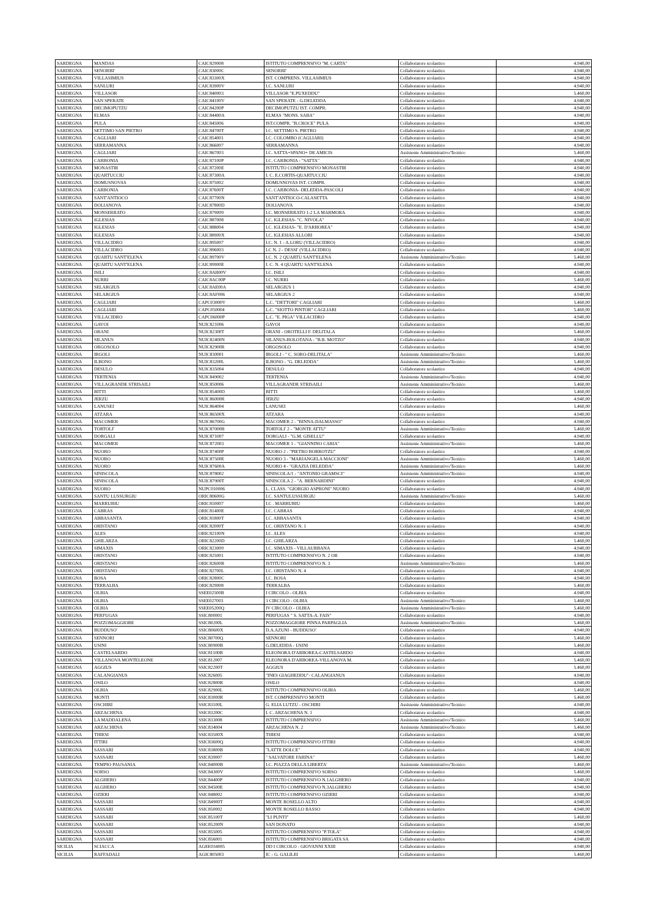| SARDEGNA | MANDAS | CAIC829008 | ISTITUTO COMPRENSIVO "M. CARTA" | Collaboratore scolastico | 4.940,00 |
| SARDEGNA | SENORBI' | CAIC83000C | SENORBI' | Collaboratore scolastico | 4.940,00 |
| SARDEGNA | VILLASIMIUS | CAIC83300X | IST. COMPRENS. VILLASIMIUS | Collaboratore scolastico | 4.940,00 |
| SARDEGNA | SANLURI | CAIC83900V | I.C. SANLURI | Collaboratore scolastico | 4.940,00 |
| SARDEGNA | VILLASOR | CAIC840003 | VILLASOR "E.PUXEDDU" | Collaboratore scolastico | 5.460,00 |
| SARDEGNA | SAN SPERATE | CAIC84100V | SAN SPERATE - G.DELEDDA | Collaboratore scolastico | 4.940,00 |
| SARDEGNA | DECIMOPUTZU | CAIC84200P | DECIMOPUTZU IST. COMPR. | Collaboratore scolastico | 4.940,00 |
| SARDEGNA | ELMAS | CAIC84400A | ELMAS "MONS. SABA" | Collaboratore scolastico | 4.940,00 |
| SARDEGNA | PULA | CAIC845006 | IST.COMPR. "B.CROCE" PULA | Collaboratore scolastico | 4.940,00 |
| SARDEGNA | SETTIMO SAN PIETRO | CAIC84700T | I.C. SETTIMO S. PIETRO | Collaboratore scolastico | 4.940,00 |
| SARDEGNA | CAGLIARI | CAIC854001 | I.C. COLOMBO (CAGLIARI) | Collaboratore scolastico | 4.940,00 |
| SARDEGNA | SERRAMANNA | CAIC866007 | SERRAMANNA | Collaboratore scolastico | 4.940,00 |
| SARDEGNA | CAGLIARI | CAIC867003 | I.C. SATTA+SPANO+ DE AMICIS | Assistente Amministrativo/Tecnico | 5.460,00 |
| SARDEGNA | CARBONIA | CAIC87100P | I.C. CARBONIA - "SATTA" | Collaboratore scolastico | 4.940,00 |
| SARDEGNA | MONASTIR | CAIC87200E | ISTITUTO COMPRENSIVO MONASTIR | Collaboratore scolastico | 4.940,00 |
| SARDEGNA | QUARTUCCIU | CAIC87300A | I. C. E.CORTIS-QUARTUCCIU | Collaboratore scolastico | 4.940,00 |
| SARDEGNA | DOMUSNOVAS | CAIC875002 | DOMUSNOVAS IST. COMPR. | Collaboratore scolastico | 4.940,00 |
| SARDEGNA | CARBONIA | CAIC87600T | I.C. CARBONIA- DELEDDA-PASCOLI | Collaboratore scolastico | 4.940,00 |
| SARDEGNA | SANT'ANTIOCO | CAIC87700N | SANT'ANTIOCO-CALASETTA | Collaboratore scolastico | 4.940,00 |
| SARDEGNA | DOLIANOVA | CAIC87800D | DOLIANOVA | Collaboratore scolastico | 4.940,00 |
| SARDEGNA | MONSERRATO | CAIC879009 | I.C. MONSERRATO 1-2 LA MARMORA | Collaboratore scolastico | 4.940,00 |
| SARDEGNA | IGLESIAS | CAIC887008 | I.C. IGLESIAS- "C. NIVOLA" | Collaboratore scolastico | 4.940,00 |
| SARDEGNA | IGLESIAS | CAIC888004 | I.C. IGLESIAS- "E. D'ARBOREA" | Collaboratore scolastico | 4.940,00 |
| SARDEGNA | IGLESIAS | CAIC88900X | I.C. IGLESIAS ALLORI | Collaboratore scolastico | 4.940,00 |
| SARDEGNA | VILLACIDRO | CAIC895007 | I.C. N. 1 - A.LORU (VILLACIDRO) | Collaboratore scolastico | 4.940,00 |
| SARDEGNA | VILLACIDRO | CAIC896003 | I.C N. 2 - DESSI' (VILLACIDRO) | Collaboratore scolastico | 4.940,00 |
| SARDEGNA | QUARTU SANT'ELENA | CAIC89700V | I.C. N. 2 QUARTU SANT'ELENA | Assistente Amministrativo/Tecnico | 5.460,00 |
| SARDEGNA | QUARTU SANT'ELENA | CAIC89900E | I. C. N. 4 QUARTU SANT'ELENA | Collaboratore scolastico | 4.940,00 |
| SARDEGNA | ISILI | CAIC8AB00V | I.C. ISILI | Collaboratore scolastico | 4.940,00 |
| SARDEGNA | NURRI | CAIC8AC00P | I.C. NURRI | Collaboratore scolastico | 5.460,00 |
| SARDEGNA | SELARGIUS | CAIC8AE00A | SELARGIUS 1 | Collaboratore scolastico | 4.940,00 |
| SARDEGNA | SELARGIUS | CAIC8AF006 | SELARGIUS 2 | Collaboratore scolastico | 4.940,00 |
| SARDEGNA | CAGLIARI | CAPC03000V | L.C. "DETTORI" CAGLIARI | Collaboratore scolastico | 5.460,00 |
| SARDEGNA | CAGLIARI | CAPC050004 | L.C. "SIOTTO PINTOR" CAGLIARI | Collaboratore scolastico | 5.460,00 |
| SARDEGNA | VILLACIDRO | CAPC06000P | L.C. "E. PIGA" VILLACIDRO | Collaboratore scolastico | 4.940,00 |
| SARDEGNA | GAVOI | NUIC821006 | GAVOI | Collaboratore scolastico | 4.940,00 |
| SARDEGNA | ORANI | NUIC82300T | ORANI - OROTELLI F. DELITALA | Collaboratore scolastico | 5.460,00 |
| SARDEGNA | SILANUS | NUIC82400N | SILANUS-BOLOTANA - "B.R. MOTZO" | Collaboratore scolastico | 4.940,00 |
| SARDEGNA | ORGOSOLO | NUIC82900R | ORGOSOLO | Collaboratore scolastico | 4.940,00 |
| SARDEGNA | IRGOLI | NUIC830001 | IRGOLI - " C. SORO-DELITALA" | Assistente Amministrativo/Tecnico | 5.460,00 |
| SARDEGNA | ILBONO | NUIC83200L | ILBONO - "G. DELEDDA" | Assistente Amministrativo/Tecnico | 5.460,00 |
| SARDEGNA | DESULO | NUIC835004 | DESULO | Collaboratore scolastico | 4.940,00 |
| SARDEGNA | TERTENIA | NUIC849002 | TERTENIA | Assistente Amministrativo/Tecnico | 4.940,00 |
| SARDEGNA | VILLAGRANDE STRISAILI | NUIC850006 | VILLAGRANDE STRISAILI | Assistente Amministrativo/Tecnico | 5.460,00 |
| SARDEGNA | BITTI | NUIC85400D | BITTI | Collaboratore scolastico | 5.460,00 |
| SARDEGNA | JERZU | NUIC86000R | JERZU | Collaboratore scolastico | 4.940,00 |
| SARDEGNA | LANUSEI | NUIC864004 | LANUSEI | Collaboratore scolastico | 5.460,00 |
| SARDEGNA | ATZARA | NUIC86500X | ATZARA | Collaboratore scolastico | 4.940,00 |
| SARDEGNA | MACOMER | NUIC86700G | MACOMER 2 - "BINNA-DALMASSO" | Collaboratore scolastico | 4.940,00 |
| SARDEGNA | TORTOLI' | NUIC87000B | TORTOLI' 2 - "MONTE ATTU" | Assistente Amministrativo/Tecnico | 5.460,00 |
| SARDEGNA | DORGALI | NUIC871007 | DORGALI - "G.M. GISELLU" | Collaboratore scolastico | 4.940,00 |
| SARDEGNA | MACOMER | NUIC872003 | MACOMER 1 - "GIANNINO CARIA" | Assistente Amministrativo/Tecnico | 5.460,00 |
| SARDEGNA | NUORO | NUIC87400P | NUORO 2 - "PIETRO BORROTZU" | Collaboratore scolastico | 4.940,00 |
| SARDEGNA | NUORO | NUIC87500E | NUORO 3 - "MARIANGELA MACCIONI" | Assistente Amministrativo/Tecnico | 5.460,00 |
| SARDEGNA | NUORO | NUIC87600A | NUORO 4 - "GRAZIA DELEDDA" | Assistente Amministrativo/Tecnico | 5.460,00 |
| SARDEGNA | SINISCOLA | NUIC878002 | SINISCOLA/1 - "ANTONIO GRAMSCI" | Assistente Amministrativo/Tecnico | 4.940,00 |
| SARDEGNA | SINISCOLA | NUIC87900T | SINISCOLA 2 - "A. BERNARDINI" | Collaboratore scolastico | 4.940,00 |
| SARDEGNA | NUORO | NUPC010006 | L. CLASS. "GIORGIO ASPRONI" NUORO | Collaboratore scolastico | 4.940,00 |
| SARDEGNA | SANTU LUSSURGIU | ORIC80600G | I.C. SANTULUSSURGIU | Assistente Amministrativo/Tecnico | 5.460,00 |
| SARDEGNA | MARRUBIU | ORIC810007 | I.C . MARRUBIU | Collaboratore scolastico | 5.460,00 |
| SARDEGNA | CABRAS | ORIC81400E | I.C. CABRAS | Collaboratore scolastico | 4.940,00 |
| SARDEGNA | ABBASANTA | ORIC81800T | I.C. ABBASANTA | Collaboratore scolastico | 4.940,00 |
| SARDEGNA | ORISTANO | ORIC82000T | I.C. ORISTANO N. 1 | Collaboratore scolastico | 4.940,00 |
| SARDEGNA | ALES | ORIC82100N | I.C. ALES | Collaboratore scolastico | 4.940,00 |
| SARDEGNA | GHILARZA | ORIC82200D | I.C. GHILARZA | Collaboratore scolastico | 5.460,00 |
| SARDEGNA | SIMAXIS | ORIC823009 | I.C. SIMAXIS - VILLAURBANA | Collaboratore scolastico | 4.940,00 |
| SARDEGNA | ORISTANO | ORIC825001 | ISTITUTO COMPRENSIVO N. 2 OR | Collaboratore scolastico | 4.940,00 |
| SARDEGNA | ORISTANO | ORIC82600R | ISTITUTO COMPRENSIVO N. 3 | Assistente Amministrativo/Tecnico | 5.460,00 |
| SARDEGNA | ORISTANO | ORIC82700L | I.C. ORISTANO N. 4 | Collaboratore scolastico | 4.940,00 |
| SARDEGNA | BOSA | ORIC82800C | I.C. BOSA | Collaboratore scolastico | 4.940,00 |
| SARDEGNA | TERRALBA | ORIC829008 | TERRALBA | Collaboratore scolastico | 5.460,00 |
| SARDEGNA | OLBIA | SSEE02500B | I CIRCOLO - OLBIA | Collaboratore scolastico | 4.940,00 |
| SARDEGNA | OLBIA | SSEE027003 | 3 CIRCOLO - OLBIA | Assistente Amministrativo/Tecnico | 5.460,00 |
| SARDEGNA | OLBIA | SSEE05200Q | IV CIRCOLO - OLBIA | Assistente Amministrativo/Tecnico | 5.460,00 |
| SARDEGNA | PERFUGAS | SSIC800001 | PERFUGAS " S. SATTA-A. FAIS" | Collaboratore scolastico | 4.940,00 |
| SARDEGNA | POZZOMAGGIORE | SSIC80200L | POZZOMAGGIORE PINNA PARPAGLIA | Assistente Amministrativo/Tecnico | 5.460,00 |
| SARDEGNA | BUDDUSO' | SSIC80600X | D.A.AZUNI - BUDDUSO' | Collaboratore scolastico | 4.940,00 |
| SARDEGNA | SENNORI | SSIC80700Q | SENNORI | Collaboratore scolastico | 5.460,00 |
| SARDEGNA | USINI | SSIC80900B | G.DELEDDA - USINI | Collaboratore scolastico | 5.460,00 |
| SARDEGNA | CASTELSARDO | SSIC81100B | ELEONORA D'ARBOREA-CASTELSARDO | Collaboratore scolastico | 4.940,00 |
| SARDEGNA | VILLANOVA MONTELEONE | SSIC812007 | ELEONORA D'ARBOREA-VILLANOVA M. | Collaboratore scolastico | 5.460,00 |
| SARDEGNA | AGGIUS | SSIC82200T | AGGIUS | Collaboratore scolastico | 5.460,00 |
| SARDEGNA | CALANGIANUS | SSIC826005 | "INES GIAGHEDDU"- CALANGIANUS | Collaboratore scolastico | 4.940,00 |
| SARDEGNA | OSILO | SSIC82800R | OSILO | Collaboratore scolastico | 4.940,00 |
| SARDEGNA | OLBIA | SSIC82900L | ISTITUTO COMPRENSIVO OLBIA | Collaboratore scolastico | 5.460,00 |
| SARDEGNA | MONTI | SSIC83000R | IST. COMPRENSIVO MONTI | Collaboratore scolastico | 5.460,00 |
| SARDEGNA | OSCHIRI | SSIC83100L | G. ELIA LUTZU - OSCHIRI | Assistente Amministrativo/Tecnico | 4.940,00 |
| SARDEGNA | ARZACHENA | SSIC83200C | I. C. ARZACHENA N. 1 | Collaboratore scolastico | 4.940,00 |
| SARDEGNA | LA MADDALENA | SSIC833008 | ISTITUTO COMPRENSIVO | Assistente Amministrativo/Tecnico | 5.460,00 |
| SARDEGNA | ARZACHENA | SSIC834004 | ARZACHENA N. 2 | Assistente Amministrativo/Tecnico | 5.460,00 |
| SARDEGNA | THIESI | SSIC83500X | THIESI | Collaboratore scolastico | 4.940,00 |
| SARDEGNA | ITTIRI | SSIC83600Q | ISTITUTO COMPRENSIVO ITTIRI | Collaboratore scolastico | 4.940,00 |
| SARDEGNA | SASSARI | SSIC83800B | "LATTE DOLCE" | Collaboratore scolastico | 4.940,00 |
| SARDEGNA | SASSARI | SSIC839007 | " SALVATORE FARINA" | Collaboratore scolastico | 5.460,00 |
| SARDEGNA | TEMPIO PAUSANIA | SSIC84000B | I.C. PIAZZA DELLA LIBERTA' | Assistente Amministrativo/Tecnico | 5.460,00 |
| SARDEGNA | SORSO | SSIC84300V | ISTITUTO COMPRENSIVO SORSO | Collaboratore scolastico | 5.460,00 |
| SARDEGNA | ALGHERO | SSIC84400P | ISTITUTO COMPRENSIVO N.1ALGHERO | Collaboratore scolastico | 4.940,00 |
| SARDEGNA | ALGHERO | SSIC84500E | ISTITUTO COMPRENSIVO N.3ALGHERO | Collaboratore scolastico | 4.940,00 |
| SARDEGNA | OZIERI | SSIC848002 | ISTITUTO COMPRENSIVO OZIERI | Collaboratore scolastico | 4.940,00 |
| SARDEGNA | SASSARI | SSIC84900T | MONTE ROSELLO ALTO | Collaboratore scolastico | 4.940,00 |
| SARDEGNA | SASSARI | SSIC850002 | MONTE ROSELLO BASSO | Collaboratore scolastico | 4.940,00 |
| SARDEGNA | SASSARI | SSIC85100T | "LI PUNTI" | Collaboratore scolastico | 5.460,00 |
| SARDEGNA | SASSARI | SSIC85200N | SAN DONATO | Collaboratore scolastico | 4.940,00 |
| SARDEGNA | SASSARI | SSIC855005 | ISTITUTO COMPRENSIVO "P.TOLA" | Collaboratore scolastico | 4.940,00 |
| SARDEGNA | SASSARI | SSIC856001 | ISTITUTO COMPRENSIVO BRIGATA SA | Collaboratore scolastico | 4.940,00 |
| SICILIA | SCIACCA | AGEE034005 | DD I CIRCOLO - GIOVANNI XXIII | Collaboratore scolastico | 4.940,00 |
| SICILIA | RAFFADALI | AGIC805003 | IC - G. GALILEI | Collaboratore scolastico | 5.460,00 |